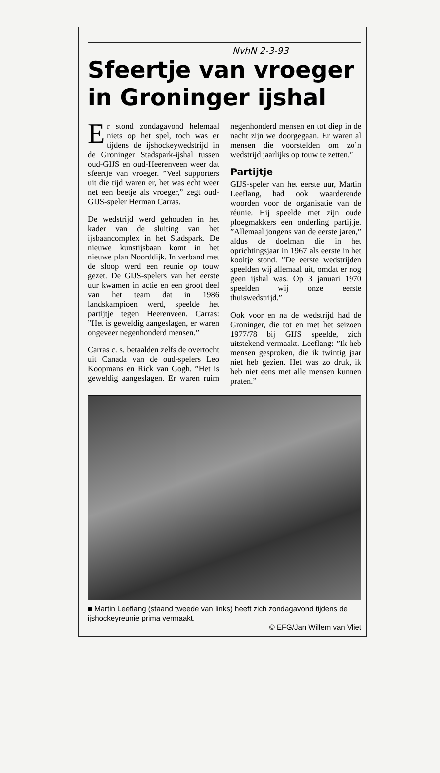NvhN 2-3-93
Sfeertje van vroeger in Groninger ijshal
Er stond zondagavond helemaal niets op het spel, toch was er tijdens de ijshockeywedstrijd in de Groninger Stadspark-ijshal tussen oud-GIJS en oud-Heerenveen weer dat sfeertje van vroeger. ”Veel supporters uit die tijd waren er, het was echt weer net een beetje als vroeger,” zegt oud-GIJS-speler Herman Carras.
De wedstrijd werd gehouden in het kader van de sluiting van het ijsbaancomplex in het Stadspark. De nieuwe kunstijsbaan komt in het nieuwe plan Noorddijk. In verband met de sloop werd een reunie op touw gezet. De GIJS-spelers van het eerste uur kwamen in actie en een groot deel van het team dat in 1986 landskampioen werd, speelde het partijtje tegen Heerenveen. Carras: ”Het is geweldig aangeslagen, er waren ongeveer negenhonderd mensen.”
Carras c. s. betaalden zelfs de overtocht uit Canada van de oud-spelers Leo Koopmans en Rick van Gogh. ”Het is geweldig aangeslagen. Er waren ruim negenhonderd mensen en tot diep in de nacht zijn we doorgegaan. Er waren al mensen die voorstelden om zo’n wedstrijd jaarlijks op touw te zetten.”
Partijtje
GIJS-speler van het eerste uur, Martin Leeflang, had ook waarderende woorden voor de organisatie van de réunie. Hij speelde met zijn oude ploegmakkers een onderling partijtje. ”Allemaal jongens van de eerste jaren,” aldus de doelman die in het oprichtingsjaar in 1967 als eerste in het kooitje stond. ”De eerste wedstrijden speelden wij allemaal uit, omdat er nog geen ijshal was. Op 3 januari 1970 speelden wij onze eerste thuiswedstrijd.”
Ook voor en na de wedstrijd had de Groninger, die tot en met het seizoen 1977/78 bij GIJS speelde, zich uitstekend vermaakt. Leeflang: ”Ik heb mensen gesproken, die ik twintig jaar niet heb gezien. Het was zo druk, ik heb niet eens met alle mensen kunnen praten.”
■ Martin Leeflang (staand tweede van links) heeft zich zondagavond tijdens de ijshockeyreunie prima vermaakt.
© EFG/Jan Willem van Vliet